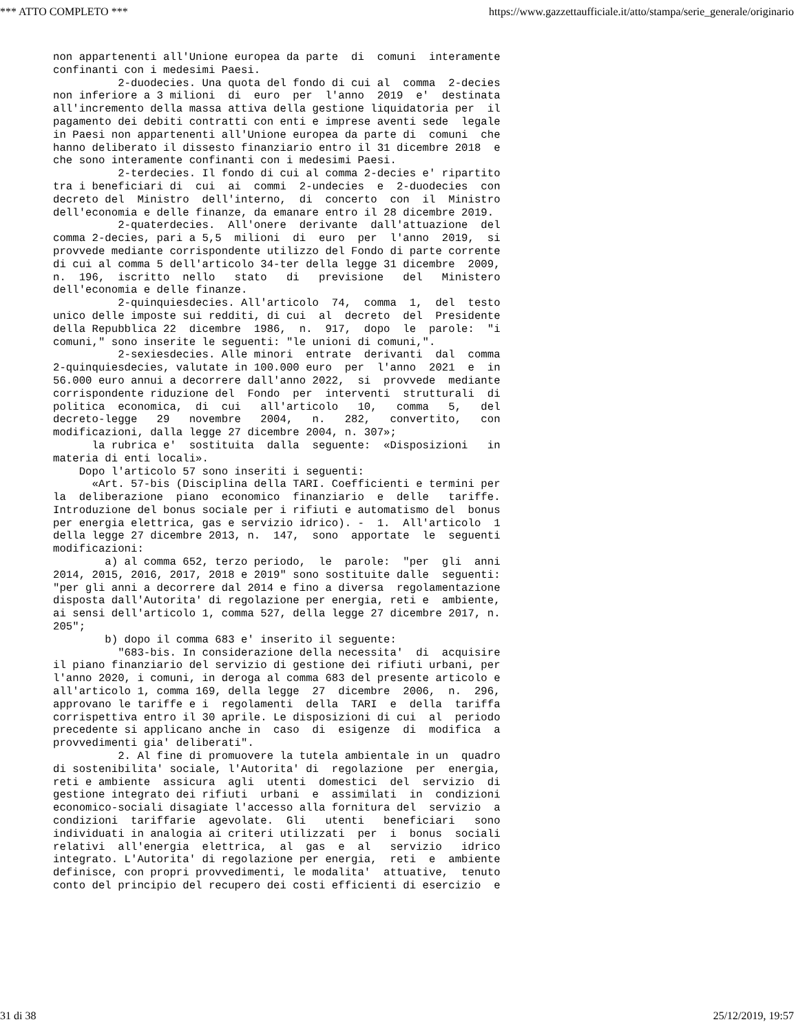*** ATTO COMPLETO *** https://www.gazzettaufficiale.it/atto/stampa/serie_generale/originario
non appartenenti all'Unione europea da parte  di  comuni  interamente
confinanti con i medesimi Paesi.
          2-duodecies. Una quota del fondo di cui al  comma  2-decies
non inferiore a 3 milioni  di  euro  per  l'anno  2019  e'  destinata
all'incremento della massa attiva della gestione liquidatoria per  il
pagamento dei debiti contratti con enti e imprese aventi sede  legale
in Paesi non appartenenti all'Unione europea da parte di  comuni  che
hanno deliberato il dissesto finanziario entro il 31 dicembre 2018  e
che sono interamente confinanti con i medesimi Paesi.
          2-terdecies. Il fondo di cui al comma 2-decies e' ripartito
tra i beneficiari di  cui  ai  commi  2-undecies  e  2-duodecies  con
decreto del  Ministro  dell'interno,  di  concerto  con  il  Ministro
dell'economia e delle finanze, da emanare entro il 28 dicembre 2019.
          2-quaterdecies.  All'onere  derivante  dall'attuazione  del
comma 2-decies, pari a 5,5  milioni  di  euro  per  l'anno  2019,  si
provvede mediante corrispondente utilizzo del Fondo di parte corrente
di cui al comma 5 dell'articolo 34-ter della legge 31 dicembre  2009,
n.  196,  iscritto  nello   stato   di   previsione   del   Ministero
dell'economia e delle finanze.
          2-quinquiesdecies. All'articolo  74,  comma  1,  del  testo
unico delle imposte sui redditi, di cui  al  decreto  del  Presidente
della Repubblica 22  dicembre  1986,  n.  917,  dopo  le  parole:  "i
comuni," sono inserite le seguenti: "le unioni di comuni,".
          2-sexiesdecies. Alle minori  entrate  derivanti  dal  comma
2-quinquiesdecies, valutate in 100.000 euro  per  l'anno  2021  e  in
56.000 euro annui a decorrere dall'anno 2022,  si  provvede  mediante
corrispondente riduzione del  Fondo  per  interventi  strutturali  di
politica  economica,  di  cui   all'articolo   10,   comma   5,   del
decreto-legge   29   novembre   2004,   n.   282,   convertito,   con
modificazioni, dalla legge 27 dicembre 2004, n. 307»;
      la rubrica e'  sostituita  dalla  seguente:  «Disposizioni   in
materia di enti locali».
    Dopo l'articolo 57 sono inseriti i seguenti:
      «Art. 57-bis (Disciplina della TARI. Coefficienti e termini per
la  deliberazione  piano  economico  finanziario  e  delle   tariffe.
Introduzione del bonus sociale per i rifiuti e automatismo del  bonus
per energia elettrica, gas e servizio idrico). -  1.  All'articolo  1
della legge 27 dicembre 2013, n.  147,  sono  apportate  le  seguenti
modificazioni:
        a) al comma 652, terzo periodo,  le  parole:  "per  gli  anni
2014, 2015, 2016, 2017, 2018 e 2019" sono sostituite dalle  seguenti:
"per gli anni a decorrere dal 2014 e fino a diversa  regolamentazione
disposta dall'Autorita' di regolazione per energia, reti e  ambiente,
ai sensi dell'articolo 1, comma 527, della legge 27 dicembre 2017, n.
205";
        b) dopo il comma 683 e' inserito il seguente:
          "683-bis. In considerazione della necessita'  di  acquisire
il piano finanziario del servizio di gestione dei rifiuti urbani, per
l'anno 2020, i comuni, in deroga al comma 683 del presente articolo e
all'articolo 1, comma 169, della legge  27  dicembre  2006,  n.  296,
approvano le tariffe e i  regolamenti  della  TARI  e  della  tariffa
corrispettiva entro il 30 aprile. Le disposizioni di cui  al  periodo
precedente si applicano anche in  caso  di  esigenze  di  modifica  a
provvedimenti gia' deliberati".
          2. Al fine di promuovere la tutela ambientale in un  quadro
di sostenibilita' sociale, l'Autorita' di  regolazione  per  energia,
reti e ambiente  assicura  agli  utenti  domestici  del  servizio  di
gestione integrato dei rifiuti  urbani  e  assimilati  in  condizioni
economico-sociali disagiate l'accesso alla fornitura del  servizio  a
condizioni  tariffarie  agevolate.  Gli   utenti   beneficiari   sono
individuati in analogia ai criteri utilizzati  per  i  bonus  sociali
relativi  all'energia  elettrica,  al  gas  e  al   servizio   idrico
integrato. L'Autorita' di regolazione per energia,  reti  e  ambiente
definisce, con propri provvedimenti, le modalita'  attuative,  tenuto
conto del principio del recupero dei costi efficienti di esercizio  e
31 di 38 25/12/2019, 19:57